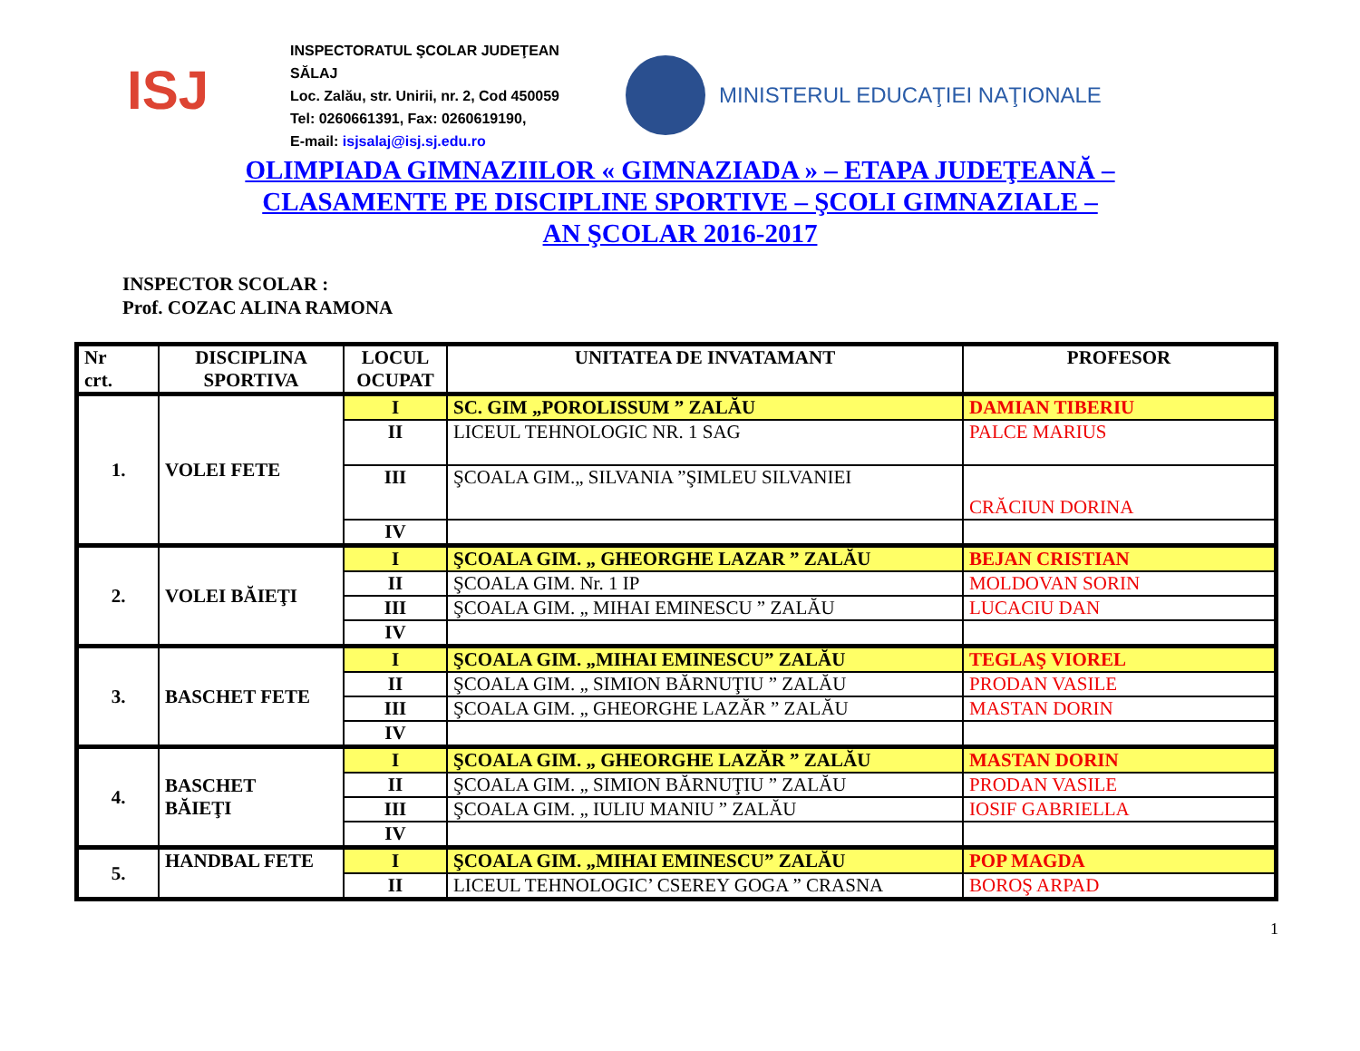ISJ
INSPECTORATUL ŞCOLAR JUDEŢEAN SĂLAJ
Loc. Zalău, str. Unirii, nr. 2, Cod 450059
Tel: 0260661391, Fax: 0260619190,
E-mail: isjsalaj@isj.sj.edu.ro
MINISTERUL EDUCAŢIEI NAŢIONALE
OLIMPIADA GIMNAZIILOR « GIMNAZIADA » – ETAPA JUDEŢEANĂ –
CLASAMENTE PE DISCIPLINE SPORTIVE – ŞCOLI GIMNAZIALE –
AN ŞCOLAR 2016-2017
INSPECTOR SCOLAR :
Prof. COZAC ALINA RAMONA
| Nr crt. | DISCIPLINA SPORTIVA | LOCUL OCUPAT | UNITATEA DE INVATAMANT | PROFESOR |
| --- | --- | --- | --- | --- |
| 1. | VOLEI FETE | I | SC. GIM „POROLISSUM ” ZALĂU | DAMIAN TIBERIU |
| | | II | LICEUL TEHNOLOGIC NR. 1 SAG | PALCE MARIUS |
| | | III | ŞCOALA GIM.„ SILVANIA ”ŞIMLEU SILVANIEI | CRĂCIUN DORINA |
| | | IV | | |
| 2. | VOLEI BĂIEŢI | I | ŞCOALA GIM. „ GHEORGHE LAZAR ” ZALĂU | BEJAN CRISTIAN |
| | | II | ŞCOALA GIM. Nr. 1 IP | MOLDOVAN SORIN |
| | | III | ŞCOALA GIM. „ MIHAI EMINESCU ” ZALĂU | LUCACIU DAN |
| | | IV | | |
| 3. | BASCHET FETE | I | ŞCOALA GIM. „MIHAI EMINESCU” ZALĂU | TEGLAŞ VIOREL |
| | | II | ŞCOALA GIM. „ SIMION BĂRNUŢIU ” ZALĂU | PRODAN VASILE |
| | | III | ŞCOALA GIM. „ GHEORGHE LAZĂR ” ZALĂU | MASTAN DORIN |
| | | IV | | |
| 4. | BASCHET BĂIEŢI | I | ŞCOALA GIM. „ GHEORGHE LAZĂR ” ZALĂU | MASTAN DORIN |
| | | II | ŞCOALA GIM. „ SIMION BĂRNUŢIU ” ZALĂU | PRODAN VASILE |
| | | III | ŞCOALA GIM. „ IULIU MANIU ” ZALĂU | IOSIF GABRIELLA |
| | | IV | | |
| 5. | HANDBAL FETE | I | ŞCOALA GIM. „MIHAI EMINESCU” ZALĂU | POP MAGDA |
| | | II | LICEUL TEHNOLOGIC’ CSEREY GOGA ” CRASNA | BOROŞ ARPAD |
1